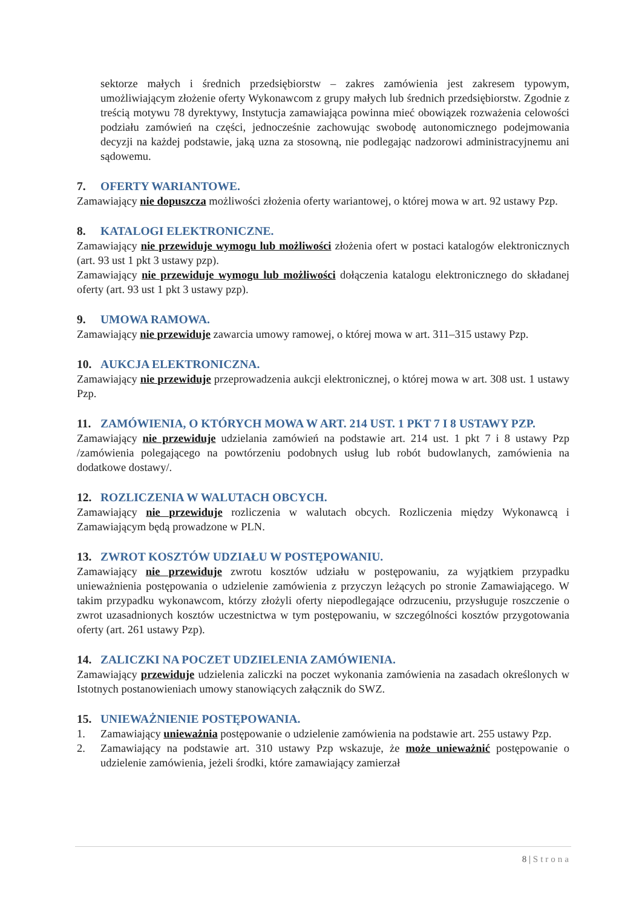sektorze małych i średnich przedsiębiorstw – zakres zamówienia jest zakresem typowym, umożliwiającym złożenie oferty Wykonawcom z grupy małych lub średnich przedsiębiorstw. Zgodnie z treścią motywu 78 dyrektywy, Instytucja zamawiająca powinna mieć obowiązek rozważenia celowości podziału zamówień na części, jednocześnie zachowując swobodę autonomicznego podejmowania decyzji na każdej podstawie, jaką uzna za stosowną, nie podlegając nadzorowi administracyjnemu ani sądowemu.
7. OFERTY WARIANTOWE.
Zamawiający nie dopuszcza możliwości złożenia oferty wariantowej, o której mowa w art. 92 ustawy Pzp.
8. KATALOGI ELEKTRONICZNE.
Zamawiający nie przewiduje wymogu lub możliwości złożenia ofert w postaci katalogów elektronicznych (art. 93 ust 1 pkt 3 ustawy pzp).
Zamawiający nie przewiduje wymogu lub możliwości dołączenia katalogu elektronicznego do składanej oferty (art. 93 ust 1 pkt 3 ustawy pzp).
9. UMOWA RAMOWA.
Zamawiający nie przewiduje zawarcia umowy ramowej, o której mowa w art. 311–315 ustawy Pzp.
10. AUKCJA ELEKTRONICZNA.
Zamawiający nie przewiduje przeprowadzenia aukcji elektronicznej, o której mowa w art. 308 ust. 1 ustawy Pzp.
11. ZAMÓWIENIA, O KTÓRYCH MOWA W ART. 214 UST. 1 PKT 7 I 8 USTAWY PZP.
Zamawiający nie przewiduje udzielania zamówień na podstawie art. 214 ust. 1 pkt 7 i 8 ustawy Pzp /zamówienia polegającego na powtórzeniu podobnych usług lub robót budowlanych, zamówienia na dodatkowe dostawy/.
12. ROZLICZENIA W WALUTACH OBCYCH.
Zamawiający nie przewiduje rozliczenia w walutach obcych. Rozliczenia między Wykonawcą i Zamawiającym będą prowadzone w PLN.
13. ZWROT KOSZTÓW UDZIAŁU W POSTĘPOWANIU.
Zamawiający nie przewiduje zwrotu kosztów udziału w postępowaniu, za wyjątkiem przypadku unieważnienia postępowania o udzielenie zamówienia z przyczyn leżących po stronie Zamawiającego. W takim przypadku wykonawcom, którzy złożyli oferty niepodlegające odrzuceniu, przysługuje roszczenie o zwrot uzasadnionych kosztów uczestnictwa w tym postępowaniu, w szczególności kosztów przygotowania oferty (art. 261 ustawy Pzp).
14. ZALICZKI NA POCZET UDZIELENIA ZAMÓWIENIA.
Zamawiający przewiduje udzielenia zaliczki na poczet wykonania zamówienia na zasadach określonych w Istotnych postanowieniach umowy stanowiących załącznik do SWZ.
15. UNIEWAŻNIENIE POSTĘPOWANIA.
1. Zamawiający unieważnia postępowanie o udzielenie zamówienia na podstawie art. 255 ustawy Pzp.
2. Zamawiający na podstawie art. 310 ustawy Pzp wskazuje, że może unieważnić postępowanie o udzielenie zamówienia, jeżeli środki, które zamawiający zamierzał
8 | Strona